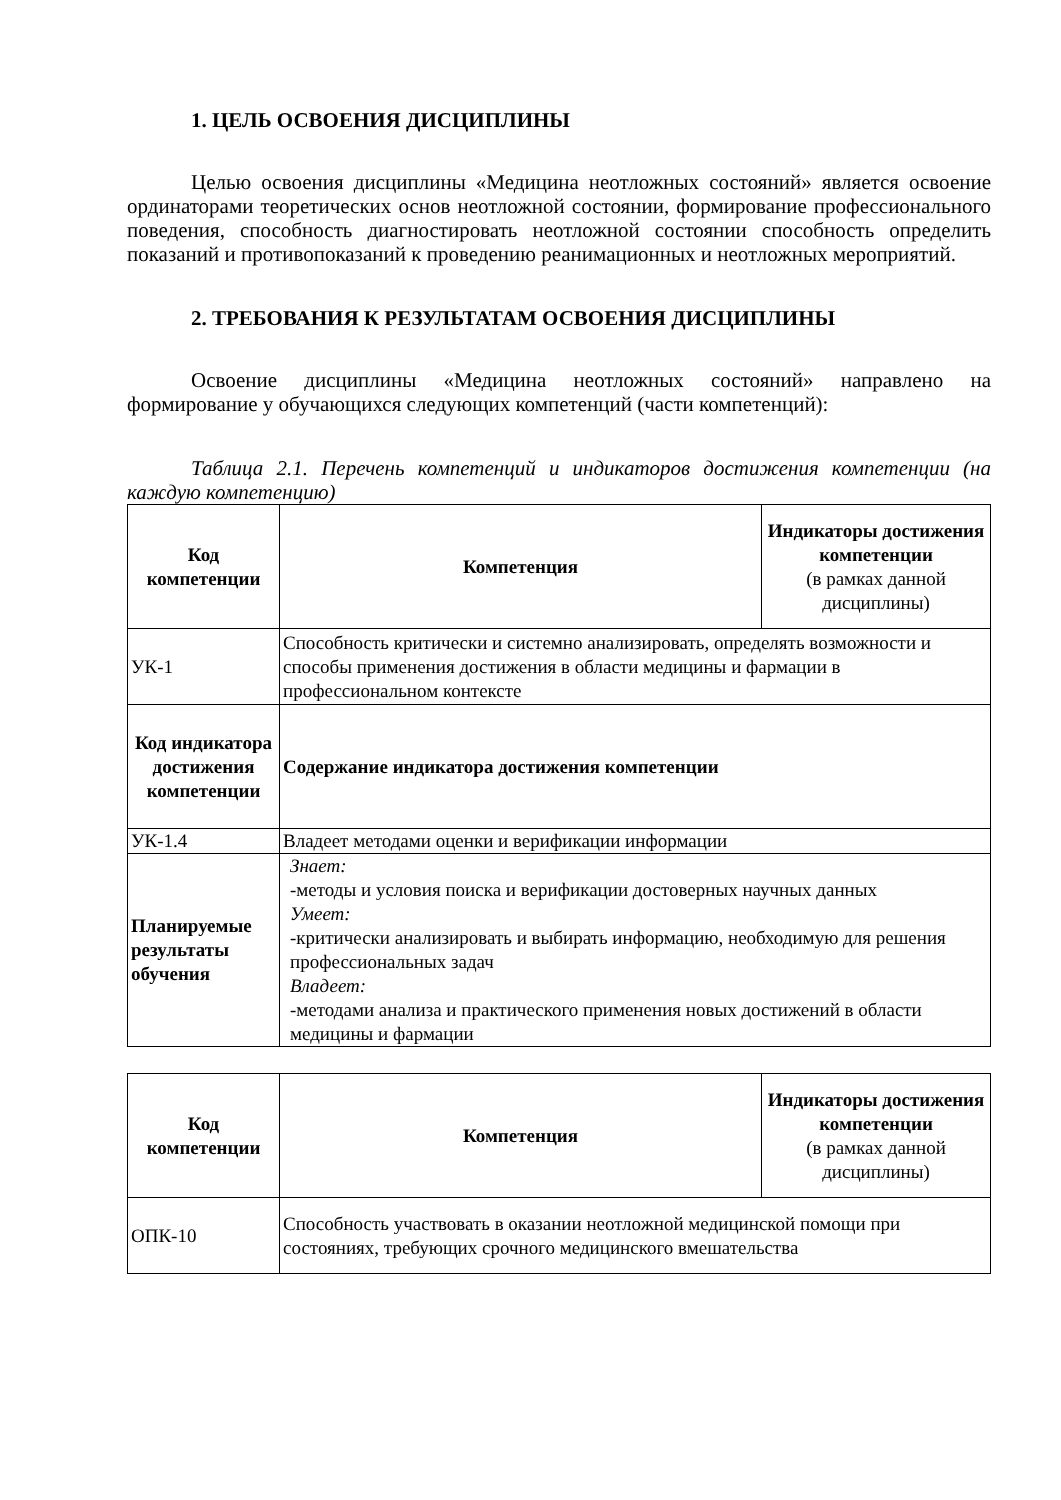1. ЦЕЛЬ ОСВОЕНИЯ ДИСЦИПЛИНЫ
Целью освоения дисциплины «Медицина неотложных состояний» является освоение ординаторами теоретических основ неотложной состоянии, формирование профессионального поведения, способность диагностировать неотложной состоянии способность определить показаний и противопоказаний к проведению реанимационных и неотложных мероприятий.
2. ТРЕБОВАНИЯ К РЕЗУЛЬТАТАМ ОСВОЕНИЯ ДИСЦИПЛИНЫ
Освоение дисциплины «Медицина неотложных состояний» направлено на формирование у обучающихся следующих компетенций (части компетенций):
Таблица 2.1. Перечень компетенций и индикаторов достижения компетенции (на каждую компетенцию)
| Код компетенции | Компетенция | Индикаторы достижения компетенции (в рамках данной дисциплины) |
| --- | --- | --- |
| УК-1 | Способность критически и системно анализировать, определять возможности и способы применения достижения в области медицины и фармации в профессиональном контексте | |
| Код индикатора достижения компетенции | Содержание индикатора достижения компетенции | |
| УК-1.4 | Владеет методами оценки и верификации информации | |
| Планируемые результаты обучения | Знает: -методы и условия поиска и верификации достоверных научных данных Умеет: -критически анализировать и выбирать информацию, необходимую для решения профессиональных задач Владеет: -методами анализа и практического применения новых достижений в области медицины и фармации | |
| Код компетенции | Компетенция | Индикаторы достижения компетенции (в рамках данной дисциплины) |
| --- | --- | --- |
| ОПК-10 | Способность участвовать в оказании неотложной медицинской помощи при состояниях, требующих срочного медицинского вмешательства | |